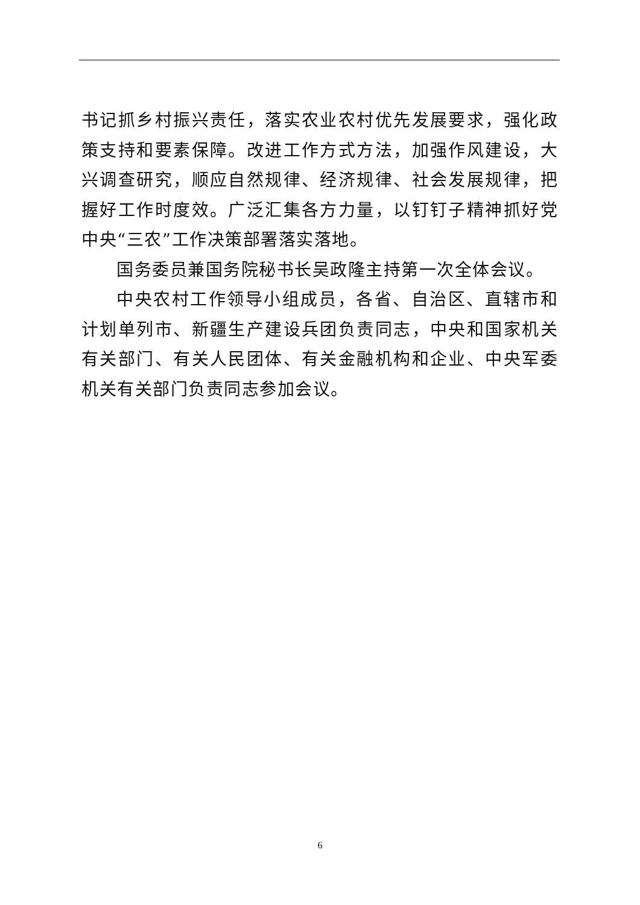书记抓乡村振兴责任，落实农业农村优先发展要求，强化政策支持和要素保障。改进工作方式方法，加强作风建设，大兴调查研究，顺应自然规律、经济规律、社会发展规律，把握好工作时度效。广泛汇集各方力量，以钉钉子精神抓好党中央“三农”工作决策部署落实落地。
国务委员兼国务院秘书长吴政隆主持第一次全体会议。
中央农村工作领导小组成员，各省、自治区、直辖市和计划单列市、新疆生产建设兵团负责同志，中央和国家机关有关部门、有关人民团体、有关金融机构和企业、中央军委机关有关部门负责同志参加会议。
6